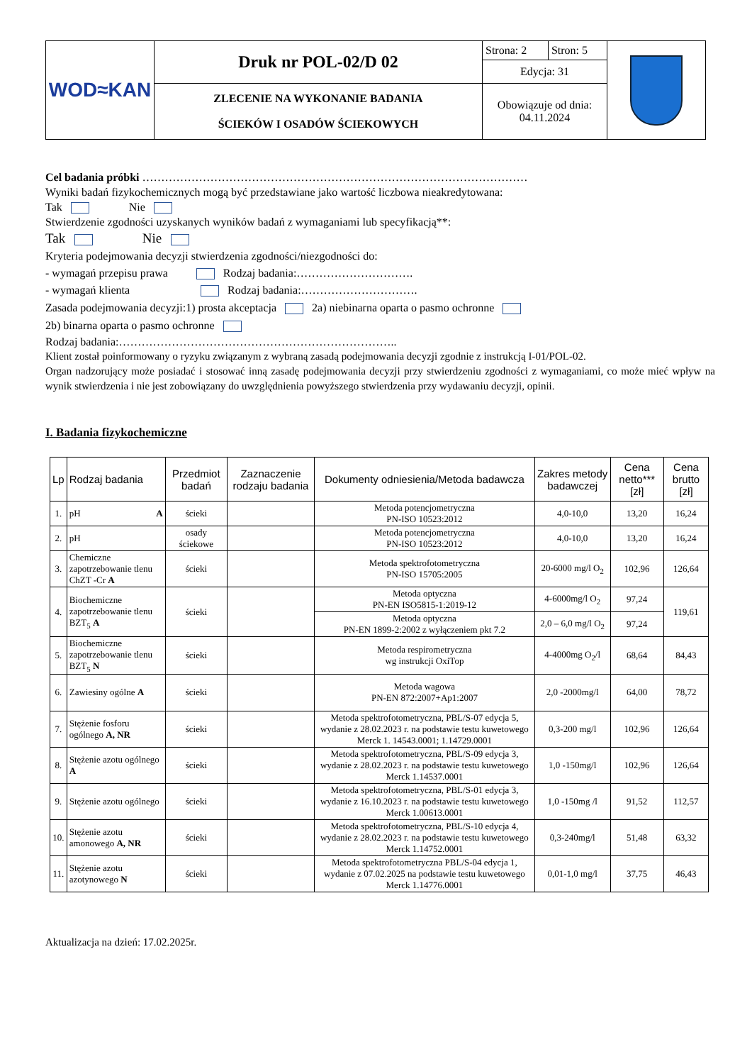| WOD≈KAN | Druk nr POL-02/D 02 | Strona: 2 | Stron: 5 | |
| | | Edycja: 31 | | |
| | ZLECENIE NA WYKONANIE BADANIA ŚCIEKÓW I OSADÓW ŚCIEKOWYCH | Obowiązuje od dnia: 04.11.2024 | | |
Cel badania próbki …………………………………………………………………………………………
Wyniki badań fizykochemicznych mogą być przedstawiane jako wartość liczbowa nieakredytowana:
Tak Nie
Stwierdzenie zgodności uzyskanych wyników badań z wymaganiami lub specyfikacją**:
Tak Nie
Kryteria podejmowania decyzji stwierdzenia zgodności/niezgodności do:
- wymagań przepisu prawa Rodzaj badania:………………………….
- wymagań klienta Rodzaj badania:………………………….
Zasada podejmowania decyzji:1) prosta akceptacja 2a) niebinarna oparta o pasmo ochronne
2b) binarna oparta o pasmo ochronne
Rodzaj badania:………………………………………………………………..
Klient został poinformowany o ryzyku związanym z wybraną zasadą podejmowania decyzji zgodnie z instrukcją I-01/POL-02.
Organ nadzorujący może posiadać i stosować inną zasadę podejmowania decyzji przy stwierdzeniu zgodności z wymaganiami, co może mieć wpływ na wynik stwierdzenia i nie jest zobowiązany do uwzględnienia powyższego stwierdzenia przy wydawaniu decyzji, opinii.
I. Badania fizykochemiczne
| Lp | Rodzaj badania | Przedmiot badań | Zaznaczenie rodzaju badania | Dokumenty odniesienia/Metoda badawcza | Zakres metody badawczej | Cena netto*** [zł] | Cena brutto [zł] |
| --- | --- | --- | --- | --- | --- | --- | --- |
| 1. | pH A | ścieki | | Metoda potencjometryczna PN-ISO 10523:2012 | 4,0-10,0 | 13,20 | 16,24 |
| 2. | pH | osady ściekowe | | Metoda potencjometryczna PN-ISO 10523:2012 | 4,0-10,0 | 13,20 | 16,24 |
| 3. | Chemiczne zapotrzebowanie tlenu ChZT -Cr A | ścieki | | Metoda spektrofotometryczna PN-ISO 15705:2005 | 20-6000 mg/l O<sub>2</sub> | 102,96 | 126,64 |
| 4. | Biochemiczne zapotrzebowanie tlenu BZT<sub>5</sub> A | ścieki | | Metoda optyczna PN-EN ISO5815-1:2019-12 | 4-6000mg/l O<sub>2</sub> | 97,24 | 119,61 |
| | | | | Metoda optyczna PN-EN 1899-2:2002 z wyłączeniem pkt 7.2 | 2,0 – 6,0 mg/l O<sub>2</sub> | 97,24 | |
| 5. | Biochemiczne zapotrzebowanie tlenu BZT<sub>5</sub> N | ścieki | | Metoda respirometryczna wg instrukcji OxiTop | 4-4000mg O<sub>2</sub>/l | 68,64 | 84,43 |
| 6. | Zawiesiny ogólne A | ścieki | | Metoda wagowa PN-EN 872:2007+Ap1:2007 | 2,0 -2000mg/l | 64,00 | 78,72 |
| 7. | Stężenie fosforu ogólnego A, NR | ścieki | | Metoda spektrofotometryczna, PBL/S-07 edycja 5, wydanie z 28.02.2023 r. na podstawie testu kuwetowego Merck 1. 14543.0001; 1.14729.0001 | 0,3-200 mg/l | 102,96 | 126,64 |
| 8. | Stężenie azotu ogólnego A | ścieki | | Metoda spektrofotometryczna, PBL/S-09 edycja 3, wydanie z 28.02.2023 r. na podstawie testu kuwetowego Merck 1.14537.0001 | 1,0 -150mg/l | 102,96 | 126,64 |
| 9. | Stężenie azotu ogólnego | ścieki | | Metoda spektrofotometryczna, PBL/S-01 edycja 3, wydanie z 16.10.2023 r. na podstawie testu kuwetowego Merck 1.00613.0001 | 1,0 -150mg /l | 91,52 | 112,57 |
| 10. | Stężenie azotu amonowego A, NR | ścieki | | Metoda spektrofotometryczna, PBL/S-10 edycja 4, wydanie z 28.02.2023 r. na podstawie testu kuwetowego Merck 1.14752.0001 | 0,3-240mg/l | 51,48 | 63,32 |
| 11. | Stężenie azotu azotynowego N | ścieki | | Metoda spektrofotometryczna PBL/S-04 edycja 1, wydanie z 07.02.2025 na podstawie testu kuwetowego Merck 1.14776.0001 | 0,01-1,0 mg/l | 37,75 | 46,43 |
Aktualizacja na dzień: 17.02.2025r.